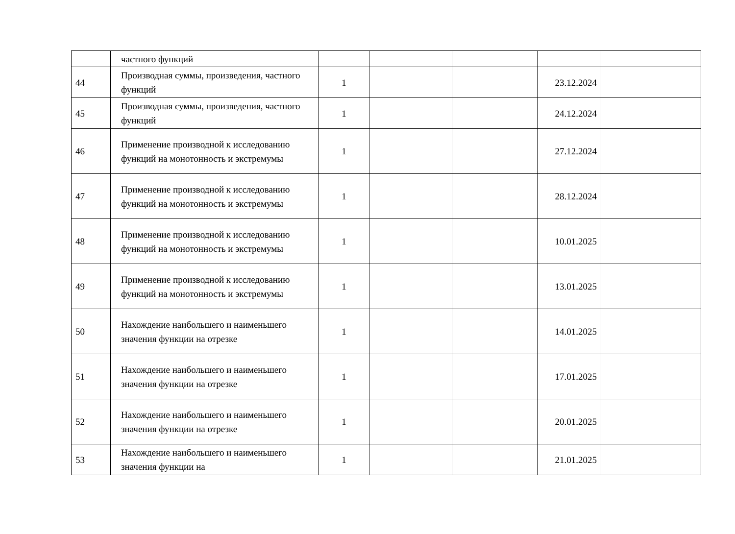| | частного функций | | | | | |
| 44 | Производная суммы, произведения, частного функций | 1 | | | 23.12.2024 | |
| 45 | Производная суммы, произведения, частного функций | 1 | | | 24.12.2024 | |
| 46 | Применение производной к исследованию функций на монотонность и экстремумы | 1 | | | 27.12.2024 | |
| 47 | Применение производной к исследованию функций на монотонность и экстремумы | 1 | | | 28.12.2024 | |
| 48 | Применение производной к исследованию функций на монотонность и экстремумы | 1 | | | 10.01.2025 | |
| 49 | Применение производной к исследованию функций на монотонность и экстремумы | 1 | | | 13.01.2025 | |
| 50 | Нахождение наибольшего и наименьшего значения функции на отрезке | 1 | | | 14.01.2025 | |
| 51 | Нахождение наибольшего и наименьшего значения функции на отрезке | 1 | | | 17.01.2025 | |
| 52 | Нахождение наибольшего и наименьшего значения функции на отрезке | 1 | | | 20.01.2025 | |
| 53 | Нахождение наибольшего и наименьшего значения функции на | 1 | | | 21.01.2025 | |